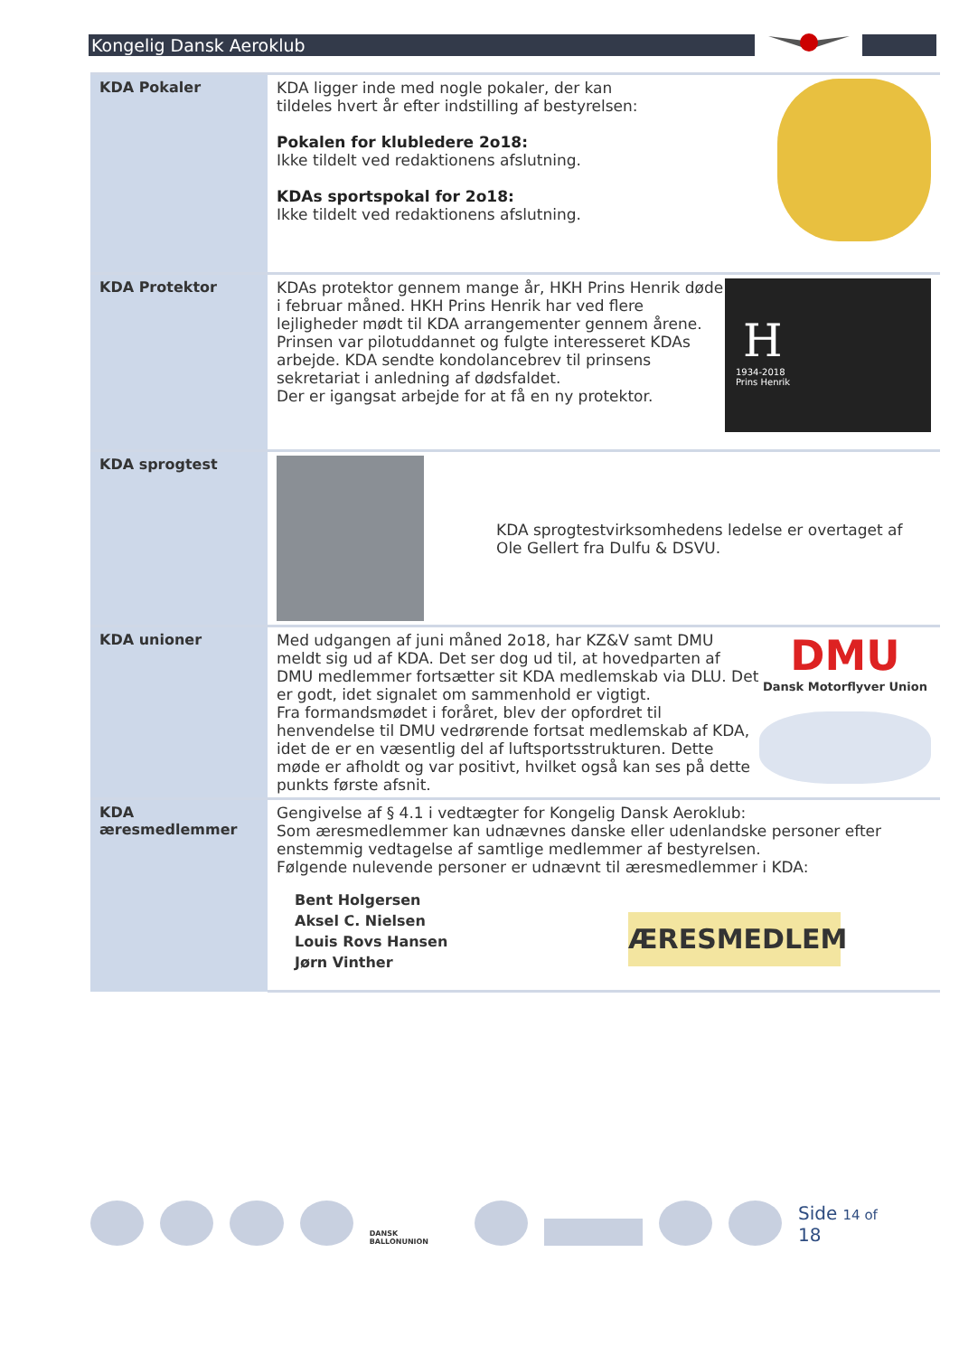Kongelig Dansk Aeroklub
| KDA Pokaler | KDA ligger inde med nogle pokaler, der kan tildeles hvert år efter indstilling af bestyrelsen: Pokalen for klubledere 2o18: Ikke tildelt ved redaktionens afslutning. KDAs sportspokal for 2o18: Ikke tildelt ved redaktionens afslutning. |
| KDA Protektor | H 1934-2018 Prins Henrik KDAs protektor gennem mange år, HKH Prins Henrik døde i februar måned. HKH Prins Henrik har ved flere lejligheder mødt til KDA arrangementer gennem årene. Prinsen var pilotuddannet og fulgte interesseret KDAs arbejde. KDA sendte kondolancebrev til prinsens sekretariat i anledning af dødsfaldet. Der er igangsat arbejde for at få en ny protektor. |
| KDA sprogtest | KDA sprogtestvirksomhedens ledelse er overtaget af Ole Gellert fra Dulfu & DSVU. |
| KDA unioner | DMU Dansk Motorflyver Union Med udgangen af juni måned 2o18, har KZ&V samt DMU meldt sig ud af KDA. Det ser dog ud til, at hovedparten af DMU medlemmer fortsætter sit KDA medlemskab via DLU. Det er godt, idet signalet om sammenhold er vigtigt. Fra formandsmødet i foråret, blev der opfordret til henvendelse til DMU vedrørende fortsat medlemskab af KDA, idet de er en væsentlig del af luftsportsstrukturen. Dette møde er afholdt og var positivt, hvilket også kan ses på dette punkts første afsnit. |
| KDA æresmedlemmer | Gengivelse af § 4.1 i vedtægter for Kongelig Dansk Aeroklub: Som æresmedlemmer kan udnævnes danske eller udenlandske personer efter enstemmig vedtagelse af samtlige medlemmer af bestyrelsen. Følgende nulevende personer er udnævnt til æresmedlemmer i KDA: ÆRESMEDLEM Bent Holgersen Aksel C. Nielsen Louis Rovs Hansen Jørn Vinther |
DANSK BALLONUNION
Side 14 of 18